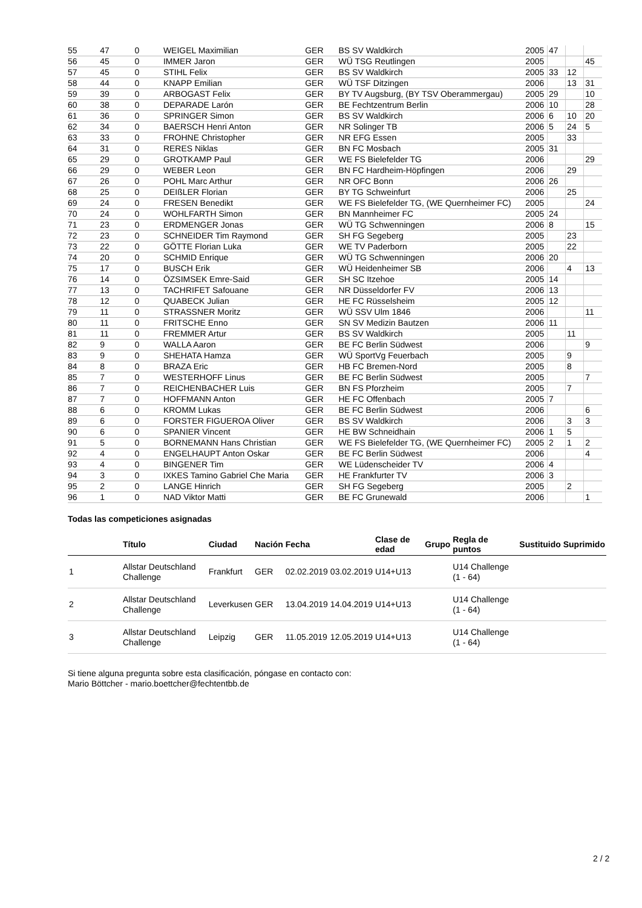| 55 | 47 | 0 | WEIGEL Maximilian | GER | BS SV Waldkirch | 2005 | 47 | | |
| 56 | 45 | 0 | IMMER Jaron | GER | WÜ TSG Reutlingen | 2005 | | | 45 |
| 57 | 45 | 0 | STIHL Felix | GER | BS SV Waldkirch | 2005 | 33 | 12 | |
| 58 | 44 | 0 | KNAPP Emilian | GER | WÜ TSF Ditzingen | 2006 | | 13 | 31 |
| 59 | 39 | 0 | ARBOGAST Felix | GER | BY TV Augsburg, (BY TSV Oberammergau) | 2005 | 29 | | 10 |
| 60 | 38 | 0 | DEPARADE Larón | GER | BE Fechtzentrum Berlin | 2006 | 10 | | 28 |
| 61 | 36 | 0 | SPRINGER Simon | GER | BS SV Waldkirch | 2006 | 6 | 10 | 20 |
| 62 | 34 | 0 | BAERSCH Henri Anton | GER | NR Solinger TB | 2006 | 5 | 24 | 5 |
| 63 | 33 | 0 | FROHNE Christopher | GER | NR EFG Essen | 2005 | | 33 | |
| 64 | 31 | 0 | RERES Niklas | GER | BN FC Mosbach | 2005 | 31 | | |
| 65 | 29 | 0 | GROTKAMP Paul | GER | WE FS Bielefelder TG | 2006 | | | 29 |
| 66 | 29 | 0 | WEBER Leon | GER | BN FC Hardheim-Höpfingen | 2006 | | 29 | |
| 67 | 26 | 0 | POHL Marc Arthur | GER | NR OFC Bonn | 2006 | 26 | | |
| 68 | 25 | 0 | DEIßLER Florian | GER | BY TG Schweinfurt | 2006 | | 25 | |
| 69 | 24 | 0 | FRESEN Benedikt | GER | WE FS Bielefelder TG, (WE Quernheimer FC) | 2005 | | | 24 |
| 70 | 24 | 0 | WOHLFARTH Simon | GER | BN Mannheimer FC | 2005 | 24 | | |
| 71 | 23 | 0 | ERDMENGER Jonas | GER | WÜ TG Schwenningen | 2006 | 8 | | 15 |
| 72 | 23 | 0 | SCHNEIDER Tim Raymond | GER | SH FG Segeberg | 2005 | | 23 | |
| 73 | 22 | 0 | GÖTTE Florian Luka | GER | WE TV Paderborn | 2005 | | 22 | |
| 74 | 20 | 0 | SCHMID Enrique | GER | WÜ TG Schwenningen | 2006 | 20 | | |
| 75 | 17 | 0 | BUSCH Erik | GER | WÜ Heidenheimer SB | 2006 | | 4 | 13 |
| 76 | 14 | 0 | ÖZSIMSEK Emre-Said | GER | SH SC Itzehoe | 2005 | 14 | | |
| 77 | 13 | 0 | TACHRIFET Safouane | GER | NR Düsseldorfer FV | 2006 | 13 | | |
| 78 | 12 | 0 | QUABECK Julian | GER | HE FC Rüsselsheim | 2005 | 12 | | |
| 79 | 11 | 0 | STRASSNER Moritz | GER | WÜ SSV Ulm 1846 | 2006 | | | 11 |
| 80 | 11 | 0 | FRITSCHE Enno | GER | SN SV Medizin Bautzen | 2006 | 11 | | |
| 81 | 11 | 0 | FREMMER Artur | GER | BS SV Waldkirch | 2005 | | 11 | |
| 82 | 9 | 0 | WALLA Aaron | GER | BE FC Berlin Südwest | 2006 | | | 9 |
| 83 | 9 | 0 | SHEHATA Hamza | GER | WÜ SportVg Feuerbach | 2005 | | 9 | |
| 84 | 8 | 0 | BRAZA Eric | GER | HB FC Bremen-Nord | 2005 | | 8 | |
| 85 | 7 | 0 | WESTERHOFF Linus | GER | BE FC Berlin Südwest | 2005 | | | 7 |
| 86 | 7 | 0 | REICHENBACHER Luis | GER | BN FS Pforzheim | 2005 | | 7 | |
| 87 | 7 | 0 | HOFFMANN Anton | GER | HE FC Offenbach | 2005 | 7 | | |
| 88 | 6 | 0 | KROMM Lukas | GER | BE FC Berlin Südwest | 2006 | | | 6 |
| 89 | 6 | 0 | FORSTER FIGUEROA Oliver | GER | BS SV Waldkirch | 2006 | | 3 | 3 |
| 90 | 6 | 0 | SPANIER Vincent | GER | HE BW Schneidhain | 2006 | 1 | 5 | |
| 91 | 5 | 0 | BORNEMANN Hans Christian | GER | WE FS Bielefelder TG, (WE Quernheimer FC) | 2005 | 2 | 1 | 2 |
| 92 | 4 | 0 | ENGELHAUPT Anton Oskar | GER | BE FC Berlin Südwest | 2006 | | | 4 |
| 93 | 4 | 0 | BINGENER Tim | GER | WE Lüdenscheider TV | 2006 | 4 | | |
| 94 | 3 | 0 | IXKES Tamino Gabriel Che Maria | GER | HE Frankfurter TV | 2006 | 3 | | |
| 95 | 2 | 0 | LANGE Hinrich | GER | SH FG Segeberg | 2005 | | 2 | |
| 96 | 1 | 0 | NAD Viktor Matti | GER | BE FC Grunewald | 2006 | | | 1 |
Todas las competiciones asignadas
| | Título | Ciudad | Nación | Fecha | | Clase de edad | Grupo | Regla de puntos | Sustituido | Suprimido |
| --- | --- | --- | --- | --- | --- | --- | --- | --- | --- | --- |
| 1 | Allstar Deutschland Challenge | Frankfurt | GER | 02.02.2019 | 03.02.2019 | U14+U13 | | U14 Challenge (1 - 64) | | |
| 2 | Allstar Deutschland Challenge | Leverkusen | GER | 13.04.2019 | 14.04.2019 | U14+U13 | | U14 Challenge (1 - 64) | | |
| 3 | Allstar Deutschland Challenge | Leipzig | GER | 11.05.2019 | 12.05.2019 | U14+U13 | | U14 Challenge (1 - 64) | | |
Si tiene alguna pregunta sobre esta clasificación, póngase en contacto con:
Mario Böttcher - mario.boettcher@fechtentbb.de
2 / 2